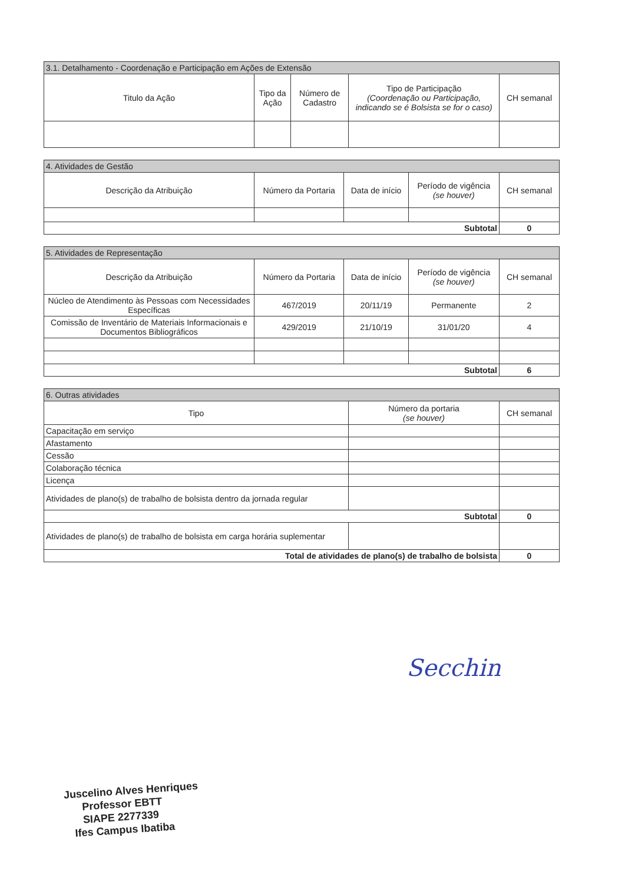| 3.1. Detalhamento - Coordenação e Participação em Ações de Extensão | | | | |
| Titulo da Ação | Tipo da Ação | Número de Cadastro | Tipo de Participação (Coordenação ou Participação, indicando se é Bolsista se for o caso) | CH semanal |
| 4. Atividades de Gestão | | | | |
| Descrição da Atribuição | Número da Portaria | Data de início | Período de vigência (se houver) | CH semanal |
| Subtotal | | | | 0 |
| 5. Atividades de Representação | | | | |
| Descrição da Atribuição | Número da Portaria | Data de início | Período de vigência (se houver) | CH semanal |
| Núcleo de Atendimento às Pessoas com Necessidades Específicas | 467/2019 | 20/11/19 | Permanente | 2 |
| Comissão de Inventário de Materiais Informacionais e Documentos Bibliográficos | 429/2019 | 21/10/19 | 31/01/20 | 4 |
| Subtotal | | | | 6 |
| 6. Outras atividades | | |
| Tipo | Número da portaria (se houver) | CH semanal |
| Capacitação em serviço | | |
| Afastamento | | |
| Cessão | | |
| Colaboração técnica | | |
| Licença | | |
| Atividades de plano(s) de trabalho de bolsista dentro da jornada regular | | |
| Subtotal | | 0 |
| Atividades de plano(s) de trabalho de bolsista em carga horária suplementar | | |
| Total de atividades de plano(s) de trabalho de bolsista | | 0 |
Secchin
Juscelino Alves Henriques
Professor EBTT
SIAPE 2277339
Ifes Campus Ibatiba